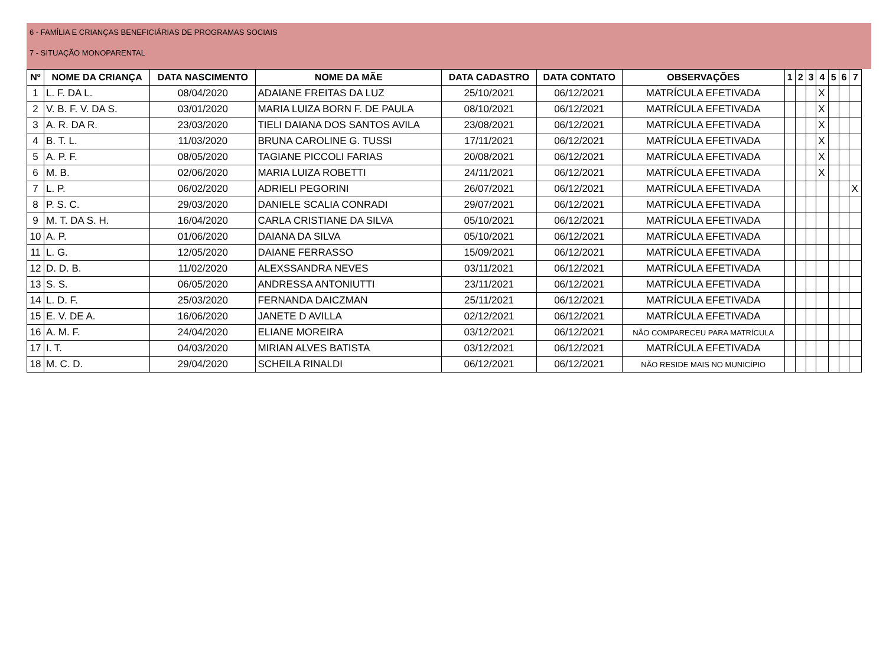6 - FAMÍLIA E CRIANÇAS BENEFICIÁRIAS DE PROGRAMAS SOCIAIS
7 - SITUAÇÃO MONOPARENTAL
| Nº | NOME DA CRIANÇA | DATA NASCIMENTO | NOME DA MÃE | DATA CADASTRO | DATA CONTATO | OBSERVAÇÕES | 1 | 2 | 3 | 4 | 5 | 6 | 7 |
| --- | --- | --- | --- | --- | --- | --- | --- | --- | --- | --- | --- | --- | --- |
| 1 | L. F. DA L. | 08/04/2020 | ADAIANE FREITAS DA LUZ | 25/10/2021 | 06/12/2021 | MATRÍCULA EFETIVADA | | | | X | | | |
| 2 | V. B. F. V. DA S. | 03/01/2020 | MARIA LUIZA BORN F. DE PAULA | 08/10/2021 | 06/12/2021 | MATRÍCULA EFETIVADA | | | | X | | | |
| 3 | A. R. DA R. | 23/03/2020 | TIELI DAIANA DOS SANTOS AVILA | 23/08/2021 | 06/12/2021 | MATRÍCULA EFETIVADA | | | | X | | | |
| 4 | B. T. L. | 11/03/2020 | BRUNA CAROLINE G. TUSSI | 17/11/2021 | 06/12/2021 | MATRÍCULA EFETIVADA | | | | X | | | |
| 5 | A. P. F. | 08/05/2020 | TAGIANE PICCOLI FARIAS | 20/08/2021 | 06/12/2021 | MATRÍCULA EFETIVADA | | | | X | | | |
| 6 | M. B. | 02/06/2020 | MARIA LUIZA ROBETTI | 24/11/2021 | 06/12/2021 | MATRÍCULA EFETIVADA | | | | X | | | |
| 7 | L. P. | 06/02/2020 | ADRIELI PEGORINI | 26/07/2021 | 06/12/2021 | MATRÍCULA EFETIVADA | | | | | | | X |
| 8 | P. S. C. | 29/03/2020 | DANIELE SCALIA CONRADI | 29/07/2021 | 06/12/2021 | MATRÍCULA EFETIVADA | | | | | | | |
| 9 | M. T. DA S. H. | 16/04/2020 | CARLA CRISTIANE DA SILVA | 05/10/2021 | 06/12/2021 | MATRÍCULA EFETIVADA | | | | | | | |
| 10 | A. P. | 01/06/2020 | DAIANA DA SILVA | 05/10/2021 | 06/12/2021 | MATRÍCULA EFETIVADA | | | | | | | |
| 11 | L. G. | 12/05/2020 | DAIANE FERRASSO | 15/09/2021 | 06/12/2021 | MATRÍCULA EFETIVADA | | | | | | | |
| 12 | D. D. B. | 11/02/2020 | ALEXSSANDRA NEVES | 03/11/2021 | 06/12/2021 | MATRÍCULA EFETIVADA | | | | | | | |
| 13 | S. S. | 06/05/2020 | ANDRESSA ANTONIUTTI | 23/11/2021 | 06/12/2021 | MATRÍCULA EFETIVADA | | | | | | | |
| 14 | L. D. F. | 25/03/2020 | FERNANDA DAICZMAN | 25/11/2021 | 06/12/2021 | MATRÍCULA EFETIVADA | | | | | | | |
| 15 | E. V. DE A. | 16/06/2020 | JANETE D AVILLA | 02/12/2021 | 06/12/2021 | MATRÍCULA EFETIVADA | | | | | | | |
| 16 | A. M. F. | 24/04/2020 | ELIANE MOREIRA | 03/12/2021 | 06/12/2021 | NÃO COMPARECEU PARA MATRÍCULA | | | | | | | |
| 17 | I. T. | 04/03/2020 | MIRIAN ALVES BATISTA | 03/12/2021 | 06/12/2021 | MATRÍCULA EFETIVADA | | | | | | | |
| 18 | M. C. D. | 29/04/2020 | SCHEILA RINALDI | 06/12/2021 | 06/12/2021 | NÃO RESIDE MAIS NO MUNICÍPIO | | | | | | | |